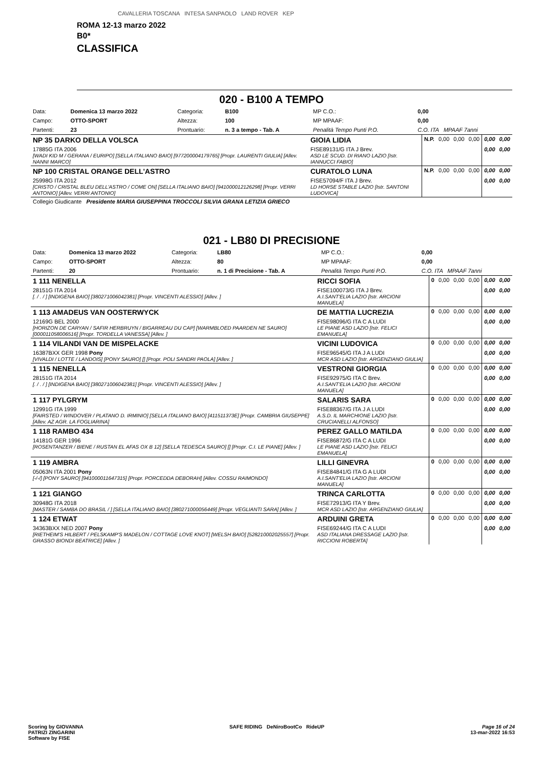CAVALLERIA TOSCANA INTESA SANPAOLO LAND ROVER KEP
ROMA 12-13 marzo 2022
B0*
CLASSIFICA
020 - B100 A TEMPO
| Data: | Domenica 13 marzo 2022 | Categoria: | B100 | MP C.O.: | 0,00 |
| Campo: | OTTO-SPORT | Altezza: | 100 | MP MPAAF: | 0,00 |
| Partenti: | 23 | Prontuario: | n. 3 a tempo - Tab. A | Penalità Tempo Punti P.O. | C.O. ITA MPAAF 7anni |
| NP 35 DARKO DELLA VOLSCA | GIOIA LIDIA | N.P. | 0,00 | 0,00 | 0,00 | 0,00 | 0,00 |
| 17885G ITA 2006 [WADI KID M / GERANA / EURIPO] [SELLA ITALIANO BAIO] [977200004179765] [Propr. LAURENTI GIULIA] [Allev. NANNI MARCO] | FISE89131/G ITA J Brev. ASD LE SCUD. DI RIANO LAZIO [Istr. IANNUCCI FABIO] | | | | | 0,00 | 0,00 |
| NP 100 CRISTAL ORANGE DELL'ASTRO | CURATOLO LUNA | N.P. | 0,00 | 0,00 | 0,00 | 0,00 | 0,00 |
| 25998G ITA 2012 [CRISTO / CRISTAL BLEU DELL'ASTRO / COME ON] [SELLA ITALIANO BAIO] [941000012126298] [Propr. VERRI ANTONIO] [Allev. VERRI ANTONIO] | FISE57094/F ITA J Brev. LD HORSE STABLE LAZIO [Istr. SANTONI LUDOVICA] | | | | | 0,00 | 0,00 |
| Collegio Giudicante Presidente MARIA GIUSEPPINA TROCCOLI SILVIA GRANA LETIZIA GRIECO | | | | | | | |
021 - LB80 DI PRECISIONE
| Data: | Domenica 13 marzo 2022 | Categoria: | LB80 | MP C.O.: | 0,00 |
| Campo: | OTTO-SPORT | Altezza: | 80 | MP MPAAF: | 0,00 |
| Partenti: | 20 | Prontuario: | n. 1 di Precisione - Tab. A | Penalità Tempo Punti P.O. | C.O. ITA MPAAF 7anni |
| 1 111 NENELLA | RICCI SOFIA | 0 | 0,00 | 0,00 | 0,00 | 0,00 | 0,00 |
| 28151G ITA 2014 [. / . / ] [INDIGENA BAIO] [380271006042381] [Propr. VINCENTI ALESSIO] [Allev. ] | FISE100073/G ITA J Brev. A.I.SANT'ELIA LAZIO [Istr. ARCIONI MANUELA] | | | | | 0,00 | 0,00 |
| 1 113 AMADEUS VAN OOSTERWYCK | DE MATTIA LUCREZIA | 0 | 0,00 | 0,00 | 0,00 | 0,00 | 0,00 |
| 12169G BEL 2000 [HORIZON DE CARYAN / SAFIR HERBRUYN / BIGARREAU DU CAP] [WARMBLOED PAARDEN NE SAURO] [000011058006516] [Propr. TORDELLA VANESSA] [Allev. ] | FISE98096/G ITA C A LUDI LE PIANE ASD LAZIO [Istr. FELICI EMANUELA] | | | | | 0,00 | 0,00 |
| 1 114 VILANDI VAN DE MISPELACKE | VICINI LUDOVICA | 0 | 0,00 | 0,00 | 0,00 | 0,00 | 0,00 |
| 16387BXX GER 1998 Pony [VIVALDI / LOTTE / LANDOIS] [PONY SAURO] [] [Propr. POLI SANDRI PAOLA] [Allev. ] | FISE96545/G ITA J A LUDI MCR ASD LAZIO [Istr. ARGENZIANO GIULIA] | | | | | 0,00 | 0,00 |
| 1 115 NENELLA | VESTRONI GIORGIA | 0 | 0,00 | 0,00 | 0,00 | 0,00 | 0,00 |
| 28151G ITA 2014 [. / . / ] [INDIGENA BAIO] [380271006042381] [Propr. VINCENTI ALESSIO] [Allev. ] | FISE92975/G ITA C Brev. A.I.SANT'ELIA LAZIO [Istr. ARCIONI MANUELA] | | | | | 0,00 | 0,00 |
| 1 117 PYLGRYM | SALARIS SARA | 0 | 0,00 | 0,00 | 0,00 | 0,00 | 0,00 |
| 12991G ITA 1999 [FAIRSTED / WINDOVER / PLATANO D. IRMINIO] [SELLA ITALIANO BAIO] [411511373E] [Propr. CAMBRIA GIUSEPPE] [Allev. AZ AGR. LA FOGLIARINA] | FISE88367/G ITA J A LUDI A.S.D. IL MARCHIONE LAZIO [Istr. CRUCIANELLI ALFONSO] | | | | | 0,00 | 0,00 |
| 1 118 RAMBO 434 | PEREZ GALLO MATILDA | 0 | 0,00 | 0,00 | 0,00 | 0,00 | 0,00 |
| 14181G GER 1996 [ROSENTANZER / BIENE / RUSTAN EL AFAS OX B 12] [SELLA TEDESCA SAURO] [] [Propr. C.I. LE PIANE] [Allev. ] | FISE86872/G ITA C A LUDI LE PIANE ASD LAZIO [Istr. FELICI EMANUELA] | | | | | 0,00 | 0,00 |
| 1 119 AMBRA | LILLI GINEVRA | 0 | 0,00 | 0,00 | 0,00 | 0,00 | 0,00 |
| 05063N ITA 2001 Pony [-/-/] [PONY SAURO] [941000011647315] [Propr. PORCEDDA DEBORAH] [Allev. COSSU RAIMONDO] | FISE84841/G ITA G A LUDI A.I.SANT'ELIA LAZIO [Istr. ARCIONI MANUELA] | | | | | 0,00 | 0,00 |
| 1 121 GIANGO | TRINCA CARLOTTA | 0 | 0,00 | 0,00 | 0,00 | 0,00 | 0,00 |
| 30948G ITA 2018 [MASTER / SAMBA DO BRASIL / ] [SELLA ITALIANO BAIO] [380271000056449] [Propr. VEGLIANTI SARA] [Allev. ] | FISE72913/G ITA Y Brev. MCR ASD LAZIO [Istr. ARGENZIANO GIULIA] | | | | | 0,00 | 0,00 |
| 1 124 ETWAT | ARDUINI GRETA | 0 | 0,00 | 0,00 | 0,00 | 0,00 | 0,00 |
| 34363BXX NED 2007 Pony [RIETHEIM'S HILBERT / PELSKAMP'S MADELON / COTTAGE LOVE KNOT] [WELSH BAIO] [528210002025557] [Propr. GRASSO BIONDI BEATRICE] [Allev. ] | FISE69244/G ITA C A LUDI ASD ITALIANA DRESSAGE LAZIO [Istr. RICCIONI ROBERTA] | | | | | 0,00 | 0,00 |
Scoring by GIOVANNA
PATRIZI ZINGARINI
Software by FISE
SAFE RIDING DeNiroBootCo RideUP
Page 16 of 24
13-mar-2022 16:53